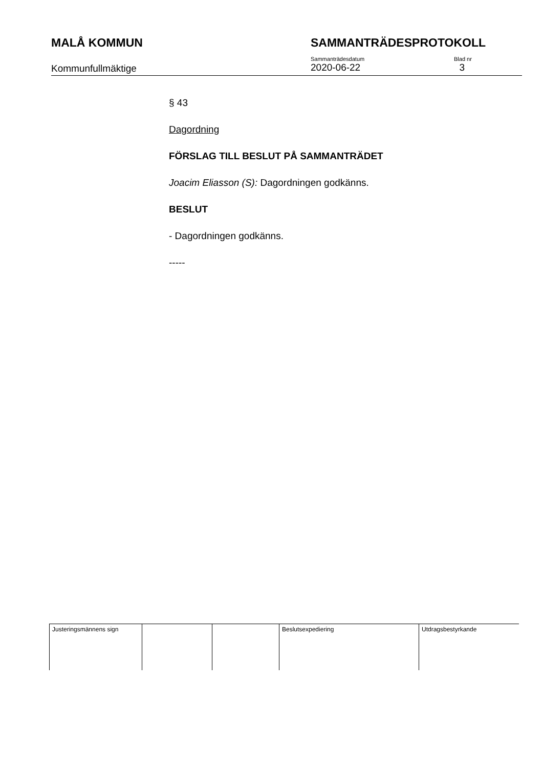MALÅ KOMMUN SAMMANTRÄDESPROTOKOLL
Kommunfullmäktige
Sammanträdesdatum
2020-06-22
Blad nr
3
§ 43
Dagordning
FÖRSLAG TILL BESLUT PÅ SAMMANTRÄDET
Joacim Eliasson (S): Dagordningen godkänns.
BESLUT
- Dagordningen godkänns.
-----
| Justeringsmännens sign | | | Beslutsexpediering | Utdragsbestyrkande |